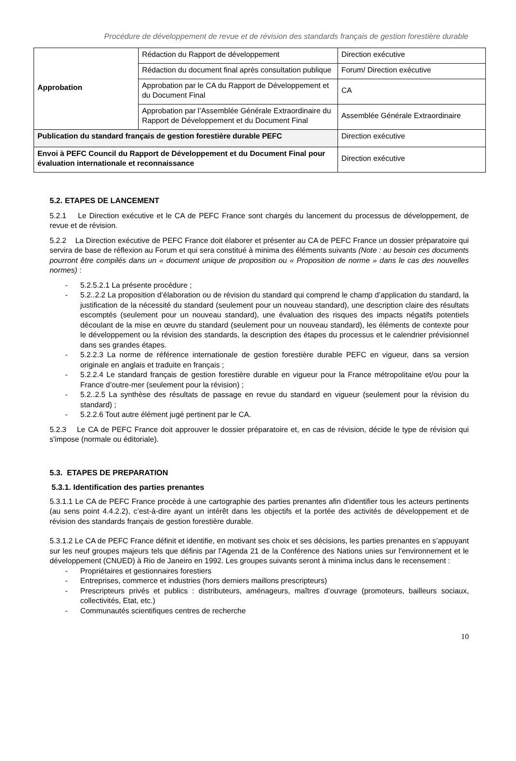Procédure de développement de revue et de révision des standards français de gestion forestière durable
| Approbation | Rédaction du Rapport de développement | Direction exécutive |
| | Rédaction du document final après consultation publique | Forum/ Direction exécutive |
| | Approbation par le CA du Rapport de Développement et du Document Final | CA |
| | Approbation par l’Assemblée Générale Extraordinaire du Rapport de Développement et du Document Final | Assemblée Générale Extraordinaire |
| Publication du standard français de gestion forestière durable PEFC | | Direction exécutive |
| Envoi à PEFC Council du Rapport de Développement et du Document Final pour évaluation internationale et reconnaissance | | Direction exécutive |
5.2. ETAPES DE LANCEMENT
5.2.1 Le Direction exécutive et le CA de PEFC France sont chargés du lancement du processus de développement, de revue et de révision.
5.2.2 La Direction exécutive de PEFC France doit élaborer et présenter au CA de PEFC France un dossier préparatoire qui servira de base de réflexion au Forum et qui sera constitué à minima des éléments suivants (Note : au besoin ces documents pourront être compilés dans un « document unique de proposition ou « Proposition de norme » dans le cas des nouvelles normes) :
- 5.2.5.2.1 La présente procédure ;
- 5.2..2.2 La proposition d’élaboration ou de révision du standard qui comprend le champ d’application du standard, la justification de la nécessité du standard (seulement pour un nouveau standard), une description claire des résultats escomptés (seulement pour un nouveau standard), une évaluation des risques des impacts négatifs potentiels découlant de la mise en œuvre du standard (seulement pour un nouveau standard), les éléments de contexte pour le développement ou la révision des standards, la description des étapes du processus et le calendrier prévisionnel dans ses grandes étapes.
- 5.2.2.3 La norme de référence internationale de gestion forestière durable PEFC en vigueur, dans sa version originale en anglais et traduite en français ;
- 5.2.2.4 Le standard français de gestion forestière durable en vigueur pour la France métropolitaine et/ou pour la France d’outre-mer (seulement pour la révision) ;
- 5.2..2.5 La synthèse des résultats de passage en revue du standard en vigueur (seulement pour la révision du standard) ;
- 5.2.2.6 Tout autre élément jugé pertinent par le CA.
5.2.3 Le CA de PEFC France doit approuver le dossier préparatoire et, en cas de révision, décide le type de révision qui s'impose (normale ou éditoriale).
5.3. ETAPES DE PREPARATION
5.3.1. Identification des parties prenantes
5.3.1.1 Le CA de PEFC France procède à une cartographie des parties prenantes afin d'identifier tous les acteurs pertinents (au sens point 4.4.2.2), c’est-à-dire ayant un intérêt dans les objectifs et la portée des activités de développement et de révision des standards français de gestion forestière durable.
5.3.1.2 Le CA de PEFC France définit et identifie, en motivant ses choix et ses décisions, les parties prenantes en s’appuyant sur les neuf groupes majeurs tels que définis par l’Agenda 21 de la Conférence des Nations unies sur l'environnement et le développement (CNUED) à Rio de Janeiro en 1992. Les groupes suivants seront à minima inclus dans le recensement :
- Propriétaires et gestionnaires forestiers
- Entreprises, commerce et industries (hors derniers maillons prescripteurs)
- Prescripteurs privés et publics : distributeurs, aménageurs, maîtres d’ouvrage (promoteurs, bailleurs sociaux, collectivités, Etat, etc.)
- Communautés scientifiques centres de recherche
10